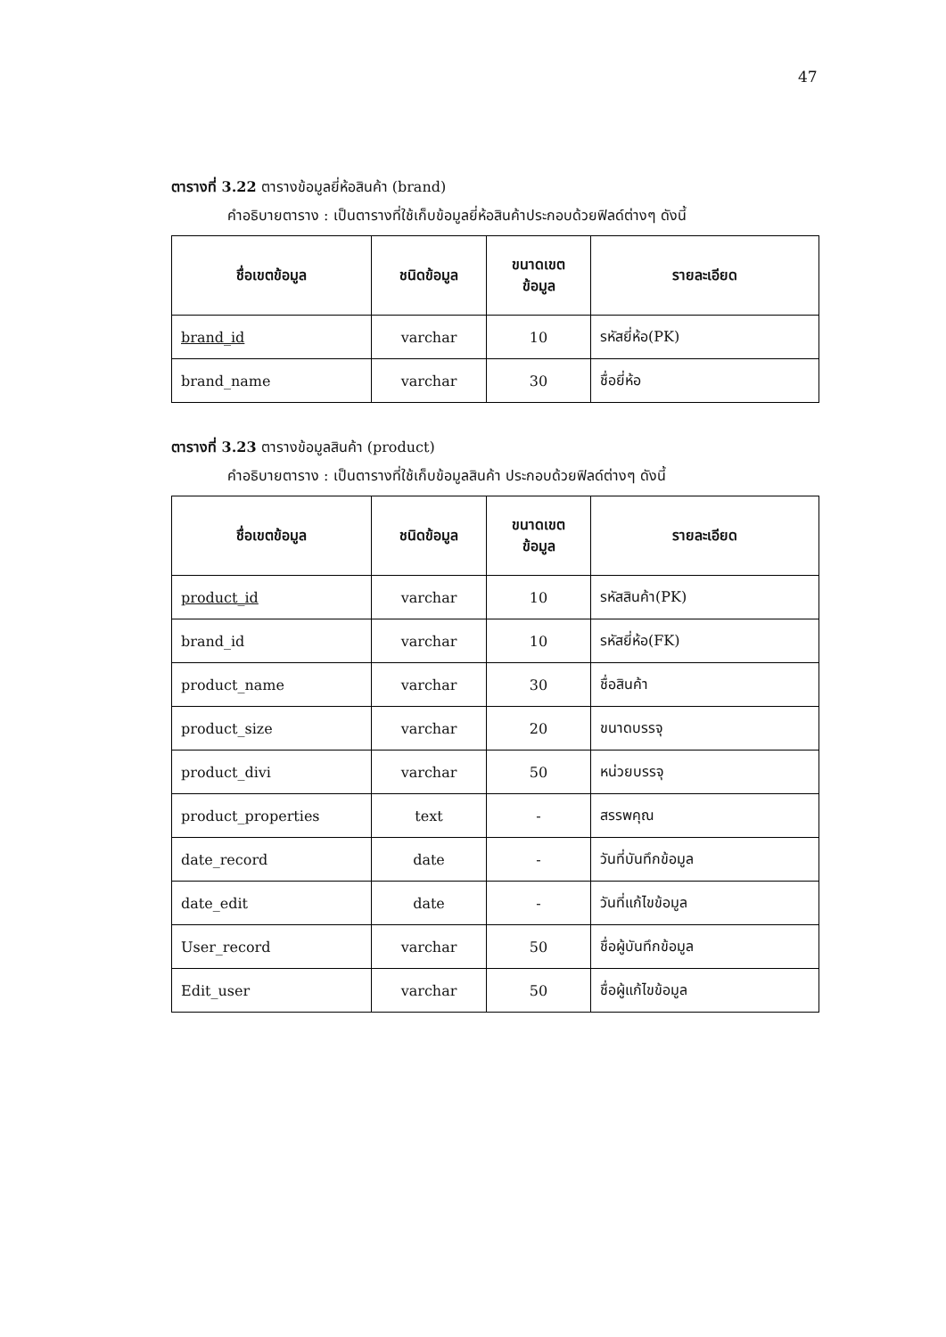47
ตารางที่ 3.22 ตารางข้อมูลยี่ห้อสินค้า (brand)
คำอธิบายตาราง : เป็นตารางที่ใช้เก็บข้อมูลยี่ห้อสินค้าประกอบด้วยฟิลด์ต่างๆ ดังนี้
| ชื่อเขตข้อมูล | ชนิดข้อมูล | ขนาดเขต ข้อมูล | รายละเอียด |
| --- | --- | --- | --- |
| brand_id | varchar | 10 | รหัสยี่ห้อ(PK) |
| brand_name | varchar | 30 | ชื่อยี่ห้อ |
ตารางที่ 3.23 ตารางข้อมูลสินค้า (product)
คำอธิบายตาราง : เป็นตารางที่ใช้เก็บข้อมูลสินค้า ประกอบด้วยฟิลด์ต่างๆ ดังนี้
| ชื่อเขตข้อมูล | ชนิดข้อมูล | ขนาดเขต ข้อมูล | รายละเอียด |
| --- | --- | --- | --- |
| product_id | varchar | 10 | รหัสสินค้า(PK) |
| brand_id | varchar | 10 | รหัสยี่ห้อ(FK) |
| product_name | varchar | 30 | ชื่อสินค้า |
| product_size | varchar | 20 | ขนาดบรรจุ |
| product_divi | varchar | 50 | หน่วยบรรจุ |
| product_properties | text | - | สรรพคุณ |
| date_record | date | - | วันที่บันทึกข้อมูล |
| date_edit | date | - | วันที่แก้ไขข้อมูล |
| User_record | varchar | 50 | ชื่อผู้บันทึกข้อมูล |
| Edit_user | varchar | 50 | ชื่อผู้แก้ไขข้อมูล |